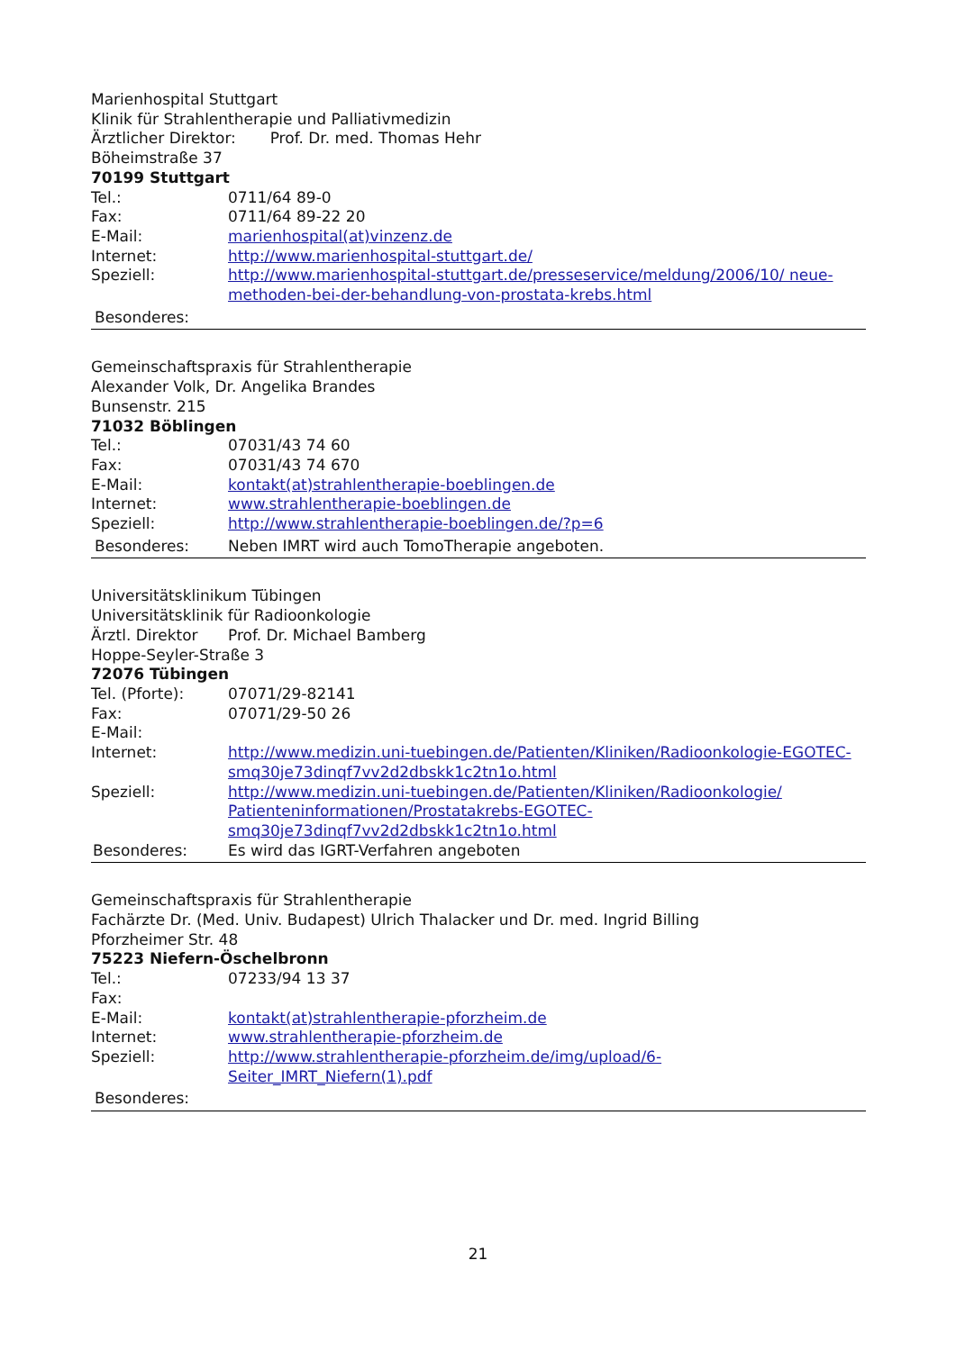Marienhospital Stuttgart
Klinik für Strahlentherapie und Palliativmedizin
Ärztlicher Direktor: Prof. Dr. med. Thomas Hehr
Böheimstraße 37
70199 Stuttgart
Tel.: 0711/64 89-0
Fax: 0711/64 89-22 20
E-Mail: marienhospital(at)vinzenz.de
Internet: http://www.marienhospital-stuttgart.de/
Speziell: http://www.marienhospital-stuttgart.de/presseservice/meldung/2006/10/ neue-methoden-bei-der-behandlung-von-prostata-krebs.html
Besonderes:
Gemeinschaftspraxis für Strahlentherapie
Alexander Volk, Dr. Angelika Brandes
Bunsenstr. 215
71032 Böblingen
Tel.: 07031/43 74 60
Fax: 07031/43 74 670
E-Mail: kontakt(at)strahlentherapie-boeblingen.de
Internet: www.strahlentherapie-boeblingen.de
Speziell: http://www.strahlentherapie-boeblingen.de/?p=6
Besonderes: Neben IMRT wird auch TomoTherapie angeboten.
Universitätsklinikum Tübingen
Universitätsklinik für Radioonkologie
Ärztl. Direktor Prof. Dr. Michael Bamberg
Hoppe-Seyler-Straße 3
72076 Tübingen
Tel. (Pforte): 07071/29-82141
Fax: 07071/29-50 26
E-Mail:
Internet: http://www.medizin.uni-tuebingen.de/Patienten/Kliniken/Radioonkologie-EGOTEC-smq30je73dinqf7vv2d2dbskk1c2tn1o.html
Speziell: http://www.medizin.uni-tuebingen.de/Patienten/Kliniken/Radioonkologie/ Patienteninformationen/Prostatakrebs-EGOTEC-smq30je73dinqf7vv2d2dbskk1c2tn1o.html
Besonderes: Es wird das IGRT-Verfahren angeboten
Gemeinschaftspraxis für Strahlentherapie
Fachärzte Dr. (Med. Univ. Budapest) Ulrich Thalacker und Dr. med. Ingrid Billing
Pforzheimer Str. 48
75223 Niefern-Öschelbronn
Tel.: 07233/94 13 37
Fax:
E-Mail: kontakt(at)strahlentherapie-pforzheim.de
Internet: www.strahlentherapie-pforzheim.de
Speziell: http://www.strahlentherapie-pforzheim.de/img/upload/6-
Seiter_IMRT_Niefern(1).pdf
Besonderes:
21